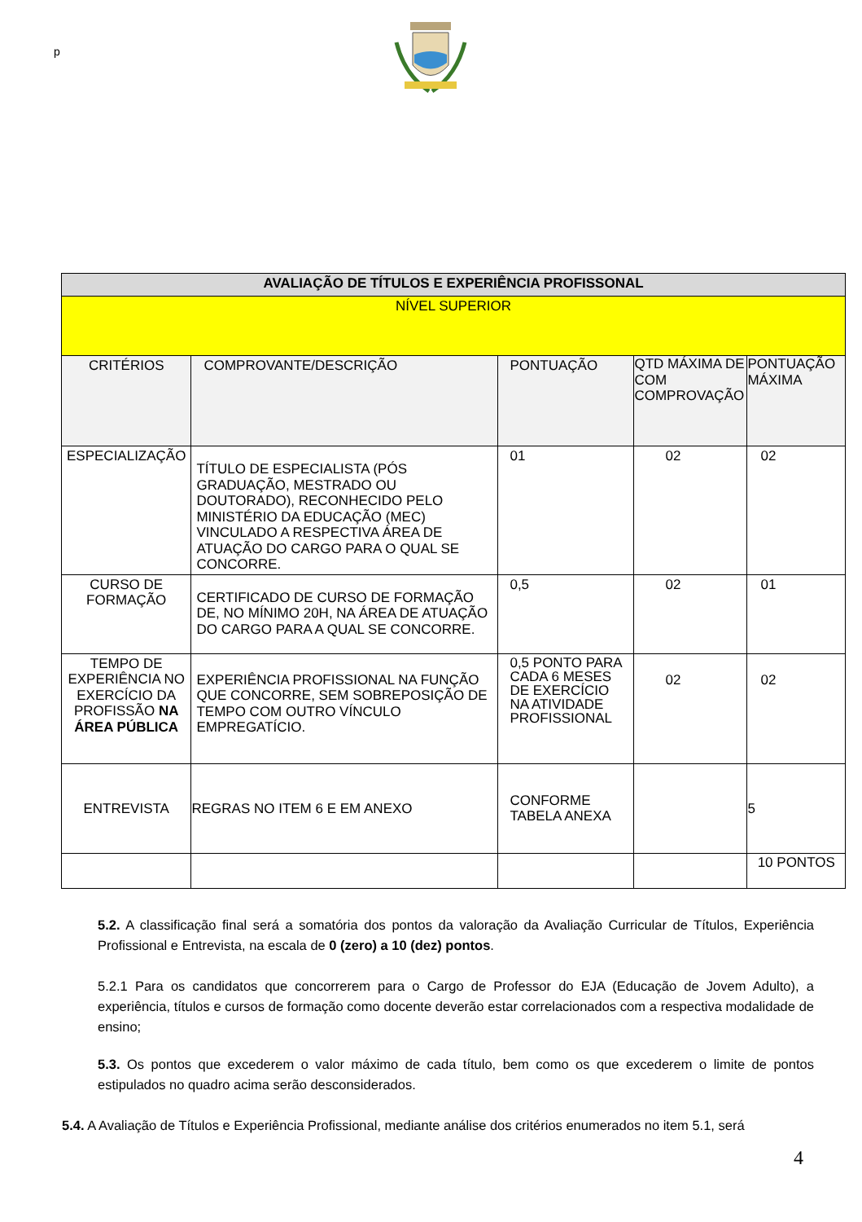p
| AVALIAÇÃO DE TÍTULOS E EXPERIÊNCIA PROFISSONAL | | | | |
| --- | --- | --- | --- | --- |
| NÍVEL SUPERIOR | | | | |
| CRITÉRIOS | COMPROVANTE/DESCRIÇÃO | PONTUAÇÃO | QTD MÁXIMA DE COM COMPROVAÇÃO | PONTUAÇÃO MÁXIMA |
| ESPECIALIZAÇÃO | TÍTULO DE ESPECIALISTA (PÓS GRADUAÇÃO, MESTRADO OU DOUTORADO), RECONHECIDO PELO MINISTÉRIO DA EDUCAÇÃO (MEC) VINCULADO A RESPECTIVA ÁREA DE ATUAÇÃO DO CARGO PARA O QUAL SE CONCORRE. | 01 | 02 | 02 |
| CURSO DE FORMAÇÃO | CERTIFICADO DE CURSO DE FORMAÇÃO DE, NO MÍNIMO 20H, NA ÁREA DE ATUAÇÃO DO CARGO PARA A QUAL SE CONCORRE. | 0,5 | 02 | 01 |
| TEMPO DE EXPERIÊNCIA NO EXERCÍCIO DA PROFISSÃO NA ÁREA PÚBLICA | EXPERIÊNCIA PROFISSIONAL NA FUNÇÃO QUE CONCORRE, SEM SOBREPOSIÇÃO DE TEMPO COM OUTRO VÍNCULO EMPREGATÍCIO. | 0,5 PONTO PARA CADA 6 MESES DE EXERCÍCIO NA ATIVIDADE PROFISSIONAL | 02 | 02 |
| ENTREVISTA | REGRAS NO ITEM 6 E EM ANEXO | CONFORME TABELA ANEXA | | 5 |
| | | | | 10 PONTOS |
5.2. A classificação final será a somatória dos pontos da valoração da Avaliação Curricular de Títulos, Experiência Profissional e Entrevista, na escala de 0 (zero) a 10 (dez) pontos.
5.2.1 Para os candidatos que concorrerem para o Cargo de Professor do EJA (Educação de Jovem Adulto), a experiência, títulos e cursos de formação como docente deverão estar correlacionados com a respectiva modalidade de ensino;
5.3. Os pontos que excederem o valor máximo de cada título, bem como os que excederem o limite de pontos estipulados no quadro acima serão desconsiderados.
5.4. A Avaliação de Títulos e Experiência Profissional, mediante análise dos critérios enumerados no item 5.1, será
4